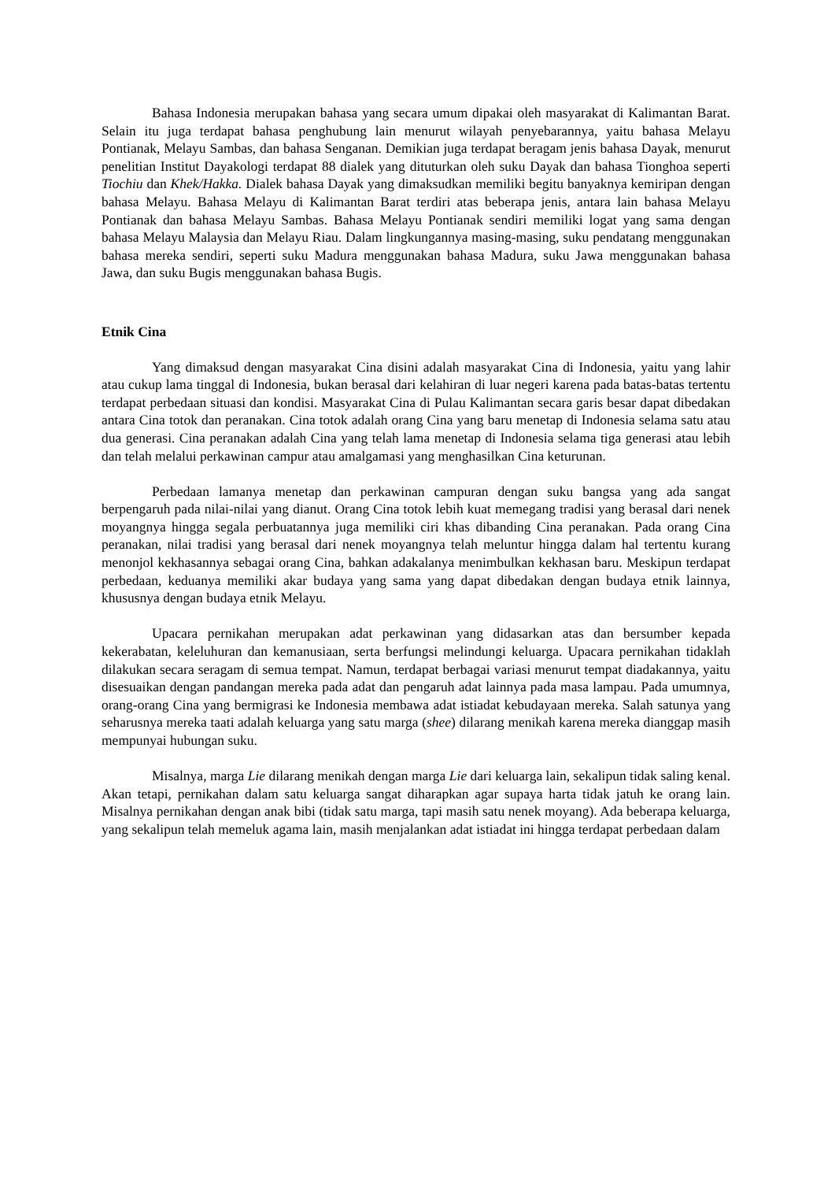Bahasa Indonesia merupakan bahasa yang secara umum dipakai oleh masyarakat di Kalimantan Barat. Selain itu juga terdapat bahasa penghubung lain menurut wilayah penyebarannya, yaitu bahasa Melayu Pontianak, Melayu Sambas, dan bahasa Senganan. Demikian juga terdapat beragam jenis bahasa Dayak, menurut penelitian Institut Dayakologi terdapat 88 dialek yang dituturkan oleh suku Dayak dan bahasa Tionghoa seperti Tiochiu dan Khek/Hakka. Dialek bahasa Dayak yang dimaksudkan memiliki begitu banyaknya kemiripan dengan bahasa Melayu. Bahasa Melayu di Kalimantan Barat terdiri atas beberapa jenis, antara lain bahasa Melayu Pontianak dan bahasa Melayu Sambas. Bahasa Melayu Pontianak sendiri memiliki logat yang sama dengan bahasa Melayu Malaysia dan Melayu Riau. Dalam lingkungannya masing-masing, suku pendatang menggunakan bahasa mereka sendiri, seperti suku Madura menggunakan bahasa Madura, suku Jawa menggunakan bahasa Jawa, dan suku Bugis menggunakan bahasa Bugis.
Etnik Cina
Yang dimaksud dengan masyarakat Cina disini adalah masyarakat Cina di Indonesia, yaitu yang lahir atau cukup lama tinggal di Indonesia, bukan berasal dari kelahiran di luar negeri karena pada batas-batas tertentu terdapat perbedaan situasi dan kondisi. Masyarakat Cina di Pulau Kalimantan secara garis besar dapat dibedakan antara Cina totok dan peranakan. Cina totok adalah orang Cina yang baru menetap di Indonesia selama satu atau dua generasi. Cina peranakan adalah Cina yang telah lama menetap di Indonesia selama tiga generasi atau lebih dan telah melalui perkawinan campur atau amalgamasi yang menghasilkan Cina keturunan.
Perbedaan lamanya menetap dan perkawinan campuran dengan suku bangsa yang ada sangat berpengaruh pada nilai-nilai yang dianut. Orang Cina totok lebih kuat memegang tradisi yang berasal dari nenek moyangnya hingga segala perbuatannya juga memiliki ciri khas dibanding Cina peranakan. Pada orang Cina peranakan, nilai tradisi yang berasal dari nenek moyangnya telah meluntur hingga dalam hal tertentu kurang menonjol kekhasannya sebagai orang Cina, bahkan adakalanya menimbulkan kekhasan baru. Meskipun terdapat perbedaan, keduanya memiliki akar budaya yang sama yang dapat dibedakan dengan budaya etnik lainnya, khususnya dengan budaya etnik Melayu.
Upacara pernikahan merupakan adat perkawinan yang didasarkan atas dan bersumber kepada kekerabatan, keleluhuran dan kemanusiaan, serta berfungsi melindungi keluarga. Upacara pernikahan tidaklah dilakukan secara seragam di semua tempat. Namun, terdapat berbagai variasi menurut tempat diadakannya, yaitu disesuaikan dengan pandangan mereka pada adat dan pengaruh adat lainnya pada masa lampau. Pada umumnya, orang-orang Cina yang bermigrasi ke Indonesia membawa adat istiadat kebudayaan mereka. Salah satunya yang seharusnya mereka taati adalah keluarga yang satu marga (shee) dilarang menikah karena mereka dianggap masih mempunyai hubungan suku.
Misalnya, marga Lie dilarang menikah dengan marga Lie dari keluarga lain, sekalipun tidak saling kenal. Akan tetapi, pernikahan dalam satu keluarga sangat diharapkan agar supaya harta tidak jatuh ke orang lain. Misalnya pernikahan dengan anak bibi (tidak satu marga, tapi masih satu nenek moyang). Ada beberapa keluarga, yang sekalipun telah memeluk agama lain, masih menjalankan adat istiadat ini hingga terdapat perbedaan dalam